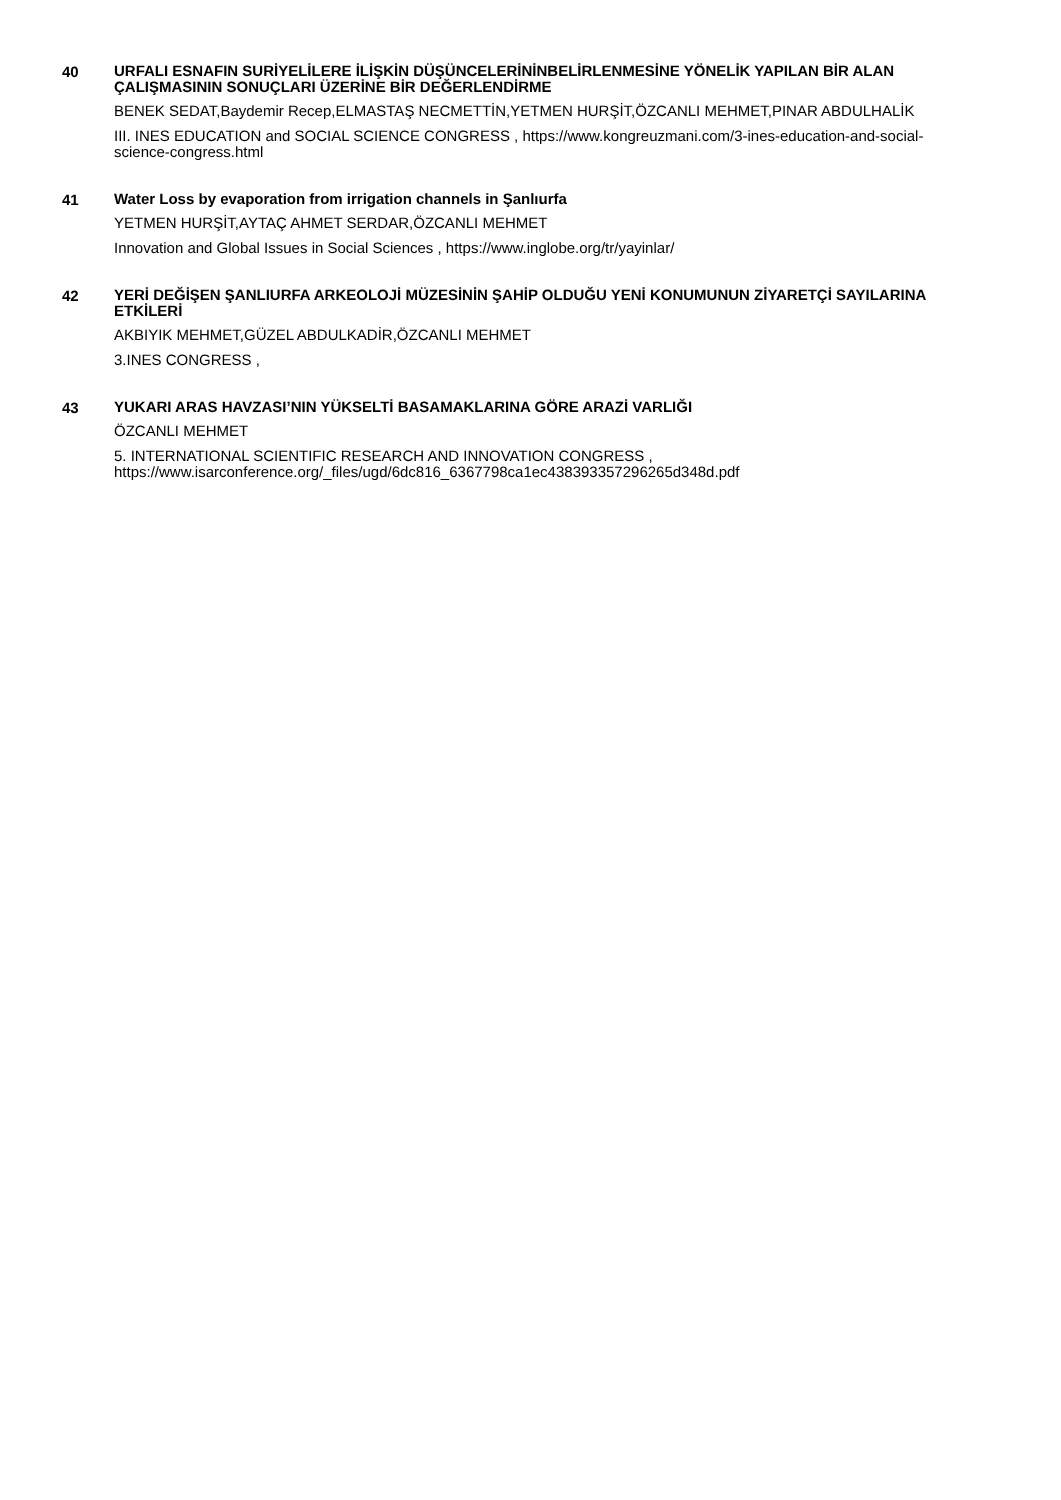40
URFALI ESNAFIN SURİYELİLERE İLİŞKİN DÜŞÜNCELERİNİNBELİRLENMESİNE YÖNELİK YAPILAN BİR ALAN ÇALIŞMASININ SONUÇLARI ÜZERİNE BİR DEĞERLENDİRME
BENEK SEDAT,Baydemir Recep,ELMASTAŞ NECMETTİN,YETMEN HURŞİT,ÖZCANLI MEHMET,PINAR ABDULHALİK
III. INES EDUCATION and SOCIAL SCIENCE CONGRESS , https://www.kongreuzmani.com/3-ines-education-and-social-science-congress.html
41
Water Loss by evaporation from irrigation channels in Şanlıurfa
YETMEN HURŞİT,AYTAÇ AHMET SERDAR,ÖZCANLI MEHMET
Innovation and Global Issues in Social Sciences , https://www.inglobe.org/tr/yayinlar/
42
YERİ DEĞİŞEN ŞANLIURFA ARKEOLOJİ MÜZESİNİN ŞAHİP OLDUĞU YENİ KONUMUNUN ZİYARETÇİ SAYILARINA ETKİLERİ
AKBIYIK MEHMET,GÜZEL ABDULKADİR,ÖZCANLI MEHMET
3.INES CONGRESS ,
43
YUKARI ARAS HAVZASI’NIN YÜKSELTİ BASAMAKLARINA GÖRE ARAZİ VARLIĞI
ÖZCANLI MEHMET
5. INTERNATIONAL SCIENTIFIC RESEARCH AND INNOVATION CONGRESS , https://www.isarconference.org/_files/ugd/6dc816_6367798ca1ec438393357296265d348d.pdf